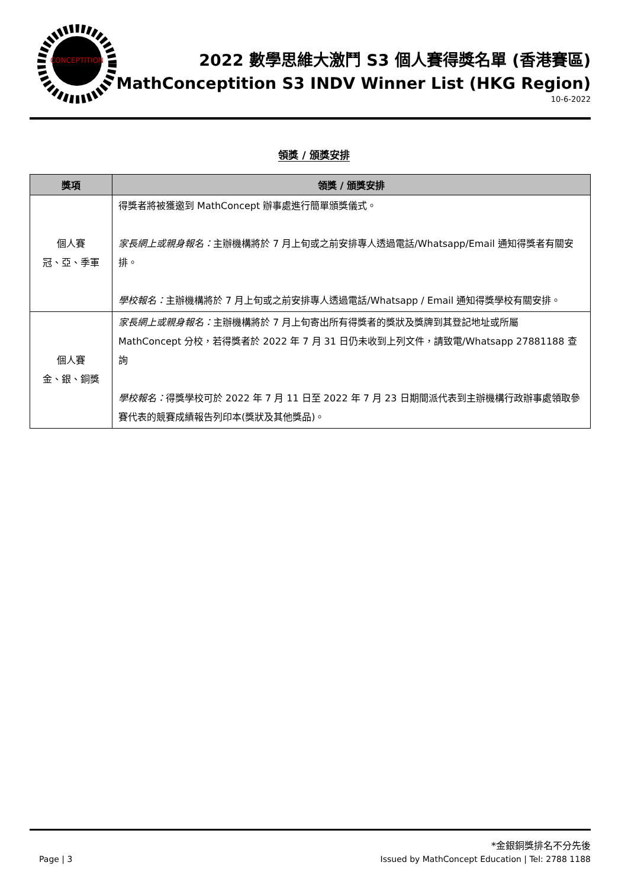CONCEPTITION
2022 數學思維大激鬥 S3 個人賽得獎名單 (香港賽區)
MathConceptition S3 INDV Winner List (HKG Region)
10-6-2022
領獎 / 頒獎安排
| 獎項 | 領獎 / 頒獎安排 |
| --- | --- |
| 個人賽 冠、亞、季軍 | 得獎者將被獲邀到 MathConcept 辦事處進行簡單頒獎儀式。 家長網上或親身報名： 主辦機構將於 7 月上旬或之前安排專人透過電話/Whatsapp/Email 通知得獎者有關安排。 學校報名： 主辦機構將於 7 月上旬或之前安排專人透過電話/Whatsapp / Email 通知得獎學校有關安排。 |
| 個人賽 金、銀、銅獎 | 家長網上或親身報名： 主辦機構將於 7 月上旬寄出所有得獎者的獎狀及獎牌到其登記地址或所屬 MathConcept 分校，若得獎者於 2022 年 7 月 31 日仍未收到上列文件，請致電/Whatsapp 27881188 查詢 學校報名： 得獎學校可於 2022 年 7 月 11 日至 2022 年 7 月 23 日期間派代表到主辦機構行政辦事處領取參賽代表的競賽成績報告列印本(獎狀及其他獎品)。 |
*金銀銅獎排名不分先後
Page | 3 Issued by MathConcept Education | Tel: 2788 1188